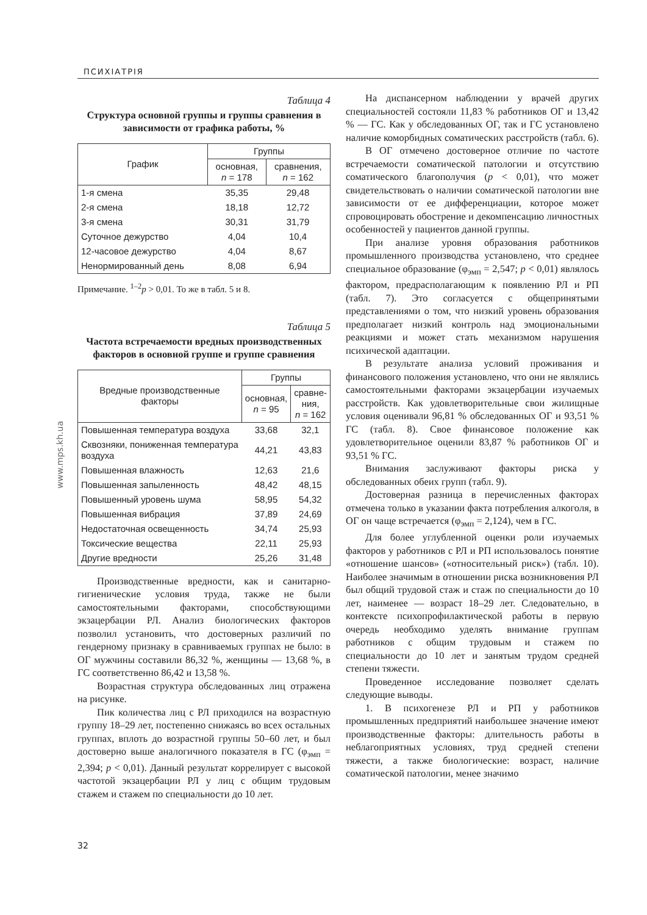ПСИХІАТРІЯ
www.mps.kh.ua
Таблица 4
Структура основной группы и группы сравнения в зависимости от графика работы, %
| График | Группы | |
| --- | --- | --- |
| | основная, n = 178 | сравнения, n = 162 |
| 1-я смена | 35,35 | 29,48 |
| 2-я смена | 18,18 | 12,72 |
| 3-я смена | 30,31 | 31,79 |
| Суточное дежурство | 4,04 | 10,4 |
| 12-часовое дежурство | 4,04 | 8,67 |
| Ненормированный день | 8,08 | 6,94 |
Примечание. <sup>1–2</sup>p > 0,01. То же в табл. 5 и 8.
Таблица 5
Частота встречаемости вредных производственных факторов в основной группе и группе сравнения
| Вредные производственные факторы | Группы | |
| --- | --- | --- |
| | основная, n = 95 | сравне- ния, n = 162 |
| Повышенная температура воздуха | 33,68 | 32,1 |
| Сквозняки, пониженная температура воздуха | 44,21 | 43,83 |
| Повышенная влажность | 12,63 | 21,6 |
| Повышенная запыленность | 48,42 | 48,15 |
| Повышенный уровень шума | 58,95 | 54,32 |
| Повышенная вибрация | 37,89 | 24,69 |
| Недостаточная освещенность | 34,74 | 25,93 |
| Токсические вещества | 22,11 | 25,93 |
| Другие вредности | 25,26 | 31,48 |
Производственные вредности, как и санитарно-гигиенические условия труда, также не были самостоятельными факторами, способствующими экзацербации РЛ. Анализ биологических факторов позволил установить, что достоверных различий по гендерному признаку в сравниваемых группах не было: в ОГ мужчины составили 86,32 %, женщины — 13,68 %, в ГС соответственно 86,42 и 13,58 %.
Возрастная структура обследованных лиц отражена на рисунке.
Пик количества лиц с РЛ приходился на возрастную группу 18–29 лет, постепенно снижаясь во всех остальных группах, вплоть до возрастной группы 50–60 лет, и был достоверно выше аналогичного показателя в ГС (φ<sub>эмп</sub> = 2,394; p < 0,01). Данный результат коррелирует с высокой частотой экзацербации РЛ у лиц с общим трудовым стажем и стажем по специальности до 10 лет.
На диспансерном наблюдении у врачей других специальностей состояли 11,83 % работников ОГ и 13,42 % — ГС. Как у обследованных ОГ, так и ГС установлено наличие коморбидных соматических расстройств (табл. 6).
В ОГ отмечено достоверное отличие по частоте встречаемости соматической патологии и отсутствию соматического благополучия (p < 0,01), что может свидетельствовать о наличии соматической патологии вне зависимости от ее дифференциации, которое может спровоцировать обострение и декомпенсацию личностных особенностей у пациентов данной группы.
При анализе уровня образования работников промышленного производства установлено, что среднее специальное образование (φ<sub>эмп</sub> = 2,547; p < 0,01) являлось фактором, предрасполагающим к появлению РЛ и РП (табл. 7). Это согласуется с общепринятыми представлениями о том, что низкий уровень образования предполагает низкий контроль над эмоциональными реакциями и может стать механизмом нарушения психической адаптации.
В результате анализа условий проживания и финансового положения установлено, что они не являлись самостоятельными факторами экзацербации изучаемых расстройств. Как удовлетворительные свои жилищные условия оценивали 96,81 % обследованных ОГ и 93,51 % ГС (табл. 8). Свое финансовое положение как удовлетворительное оценили 83,87 % работников ОГ и 93,51 % ГС.
Внимания заслуживают факторы риска у обследованных обеих групп (табл. 9).
Достоверная разница в перечисленных факторах отмечена только в указании факта потребления алкоголя, в ОГ он чаще встречается (φ<sub>эмп</sub> = 2,124), чем в ГС.
Для более углубленной оценки роли изучаемых факторов у работников с РЛ и РП использовалось понятие «отношение шансов» («относительный риск») (табл. 10). Наиболее значимым в отношении риска возникновения РЛ был общий трудовой стаж и стаж по специальности до 10 лет, наименее — возраст 18–29 лет. Следовательно, в контексте психопрофилактической работы в первую очередь необходимо уделять внимание группам работников с общим трудовым и стажем по специальности до 10 лет и занятым трудом средней степени тяжести.
Проведенное исследование позволяет сделать следующие выводы.
1. В психогенезе РЛ и РП у работников промышленных предприятий наибольшее значение имеют производственные факторы: длительность работы в неблагоприятных условиях, труд средней степени тяжести, а также биологические: возраст, наличие соматической патологии, менее значимо
32